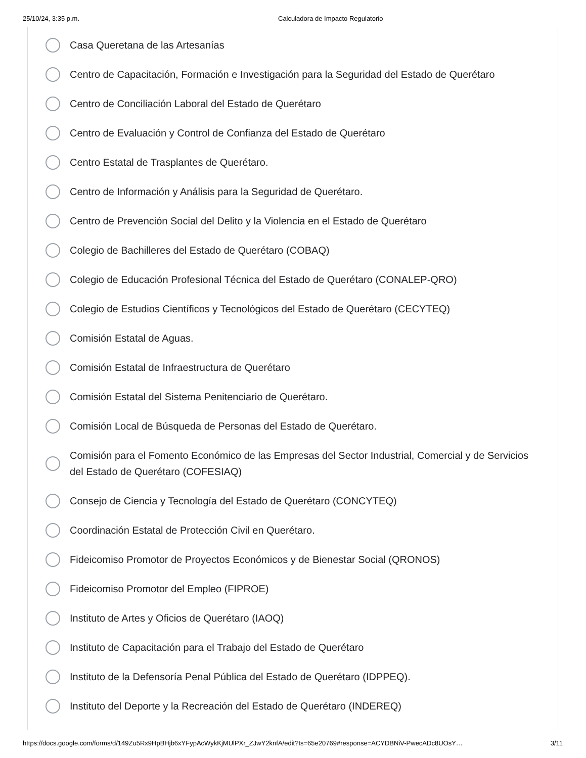25/10/24, 3:35 p.m. Calculadora de Impacto Regulatorio
Casa Queretana de las Artesanías
Centro de Capacitación, Formación e Investigación para la Seguridad del Estado de Querétaro
Centro de Conciliación Laboral del Estado de Querétaro
Centro de Evaluación y Control de Confianza del Estado de Querétaro
Centro Estatal de Trasplantes de Querétaro.
Centro de Información y Análisis para la Seguridad de Querétaro.
Centro de Prevención Social del Delito y la Violencia en el Estado de Querétaro
Colegio de Bachilleres del Estado de Querétaro (COBAQ)
Colegio de Educación Profesional Técnica del Estado de Querétaro (CONALEP-QRO)
Colegio de Estudios Científicos y Tecnológicos del Estado de Querétaro (CECYTEQ)
Comisión Estatal de Aguas.
Comisión Estatal de Infraestructura de Querétaro
Comisión Estatal del Sistema Penitenciario de Querétaro.
Comisión Local de Búsqueda de Personas del Estado de Querétaro.
Comisión para el Fomento Económico de las Empresas del Sector Industrial, Comercial y de Servicios del Estado de Querétaro (COFESIAQ)
Consejo de Ciencia y Tecnología del Estado de Querétaro (CONCYTEQ)
Coordinación Estatal de Protección Civil en Querétaro.
Fideicomiso Promotor de Proyectos Económicos y de Bienestar Social (QRONOS)
Fideicomiso Promotor del Empleo (FIPROE)
Instituto de Artes y Oficios de Querétaro (IAOQ)
Instituto de Capacitación para el Trabajo del Estado de Querétaro
Instituto de la Defensoría Penal Pública del Estado de Querétaro (IDPPEQ).
Instituto del Deporte y la Recreación del Estado de Querétaro (INDEREQ)
https://docs.google.com/forms/d/149Zu5Rx9HpBHjb6xYFypAcWykKjMUlPXr_ZJwY2knfA/edit?ts=65e20769#response=ACYDBNiV-PwecADc8UOsY… 3/11